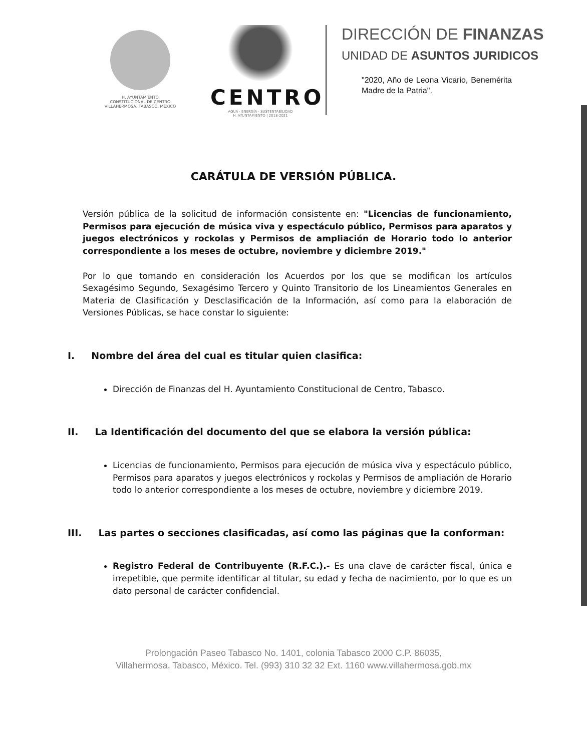H. AYUNTAMIENTO
CONSTITUCIONAL DE CENTRO
VILLAHERMOSA, TABASCO, MÉXICO
CENTRO
AGUA · ENERGÍA · SUSTENTABILIDAD
H. AYUNTAMIENTO | 2018-2021
DIRECCIÓN DE FINANZAS
UNIDAD DE ASUNTOS JURIDICOS
"2020, Año de Leona Vicario, Benemérita Madre de la Patria".
CARÁTULA DE VERSIÓN PÚBLICA.
Versión pública de la solicitud de información consistente en: "Licencias de funcionamiento, Permisos para ejecución de música viva y espectáculo público, Permisos para aparatos y juegos electrónicos y rockolas y Permisos de ampliación de Horario todo lo anterior correspondiente a los meses de octubre, noviembre y diciembre 2019."
Por lo que tomando en consideración los Acuerdos por los que se modifican los artículos Sexagésimo Segundo, Sexagésimo Tercero y Quinto Transitorio de los Lineamientos Generales en Materia de Clasificación y Desclasificación de la Información, así como para la elaboración de Versiones Públicas, se hace constar lo siguiente:
I. Nombre del área del cual es titular quien clasifica:
Dirección de Finanzas del H. Ayuntamiento Constitucional de Centro, Tabasco.
II. La Identificación del documento del que se elabora la versión pública:
Licencias de funcionamiento, Permisos para ejecución de música viva y espectáculo público, Permisos para aparatos y juegos electrónicos y rockolas y Permisos de ampliación de Horario todo lo anterior correspondiente a los meses de octubre, noviembre y diciembre 2019.
III. Las partes o secciones clasificadas, así como las páginas que la conforman:
Registro Federal de Contribuyente (R.F.C.).- Es una clave de carácter fiscal, única e irrepetible, que permite identificar al titular, su edad y fecha de nacimiento, por lo que es un dato personal de carácter confidencial.
Prolongación Paseo Tabasco No. 1401, colonia Tabasco 2000 C.P. 86035,
Villahermosa, Tabasco, México. Tel. (993) 310 32 32 Ext. 1160 www.villahermosa.gob.mx